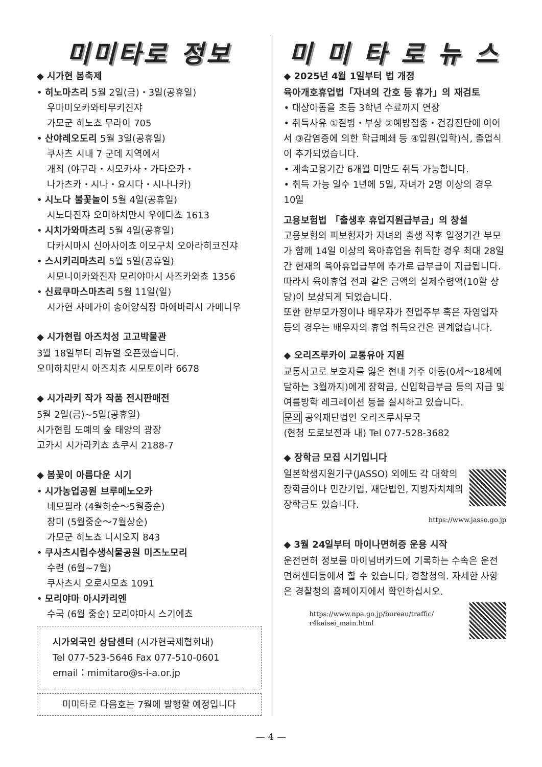미미타로 정보
◆ 시가현 봄축제
• 히노마츠리 5월 2일(금)・3일(공휴일)
우마미오카와타무키진쟈
가모군 히노쵸 무라이 705
• 산야레오도리 5월 3일(공휴일)
쿠사츠 시내 7 군데 지역에서
개최 (야구라・시모카사・가타오카・
나가츠카・시나・요시다・시나나카)
• 시노다 불꽃놀이 5월 4일(공휴일)
시노다진쟈 오미하치만시 우에다쵸 1613
• 시치가와마츠리 5월 4일(공휴일)
다카시마시 신아사이쵸 이모구치 오아라히코진쟈
• 스시키리마츠리 5월 5일(공휴일)
시모니이카와진쟈 모리야마시 사즈카와쵸 1356
• 신료쿠마스마츠리 5월 11일(일)
시가현 사메가이 송어양식장 마에바라시 가메니우
◆ 시가현립 아즈치성 고고박물관
3월 18일부터 리뉴얼 오픈했습니다.
오미하치만시 아즈치쵸 시모토이라 6678
◆ 시가라키 작가 작품 전시판매전
5월 2일(금)~5일(공휴일)
시가현립 도예의 숲 태양의 광장
고카시 시가라키쵸 쵸쿠시 2188-7
◆ 봄꽃이 아름다운 시기
• 시가농업공원 브루메노오카
네모필라 (4월하순～5월중순)
장미 (5월중순～7월상순)
가모군 히노쵸 니시오지 843
• 쿠사츠시립수생식물공원 미즈노모리
수련 (6월~7월)
쿠사츠시 오로시모쵸 1091
• 모리야마 아시카리엔
수국 (6월 중순) 모리야마시 스기에쵸
시가외국인 상담센터 (시가현국제협회내)
Tel 077-523-5646 Fax 077-510-0601
email：mimitaro@s-i-a.or.jp
미미타로 다음호는 7월에 발행할 예정입니다
미 미 타 로 뉴 스
◆ 2025년 4월 1일부터 법 개정
육아개호휴업법「자녀의 간호 등 휴가」의 재검토
• 대상아동을 초등 3학년 수료까지 연장
• 취득사유 ①질병・부상 ②예방접종・건강진단에 이어서 ③감염증에 의한 학급폐쇄 등 ④입원(입학)식, 졸업식이 추가되었습니다.
• 계속고용기간 6개월 미만도 취득 가능합니다.
• 취득 가능 일수 1년에 5일, 자녀가 2명 이상의 경우 10일
고용보험법 「출생후 휴업지원급부금」의 창설
고용보험의 피보험자가 자녀의 출생 직후 일정기간 부모가 함께 14일 이상의 육아휴업을 취득한 경우 최대 28일간 현재의 육아휴업급부에 추가로 급부급이 지급됩니다. 따라서 육아휴업 전과 같은 금액의 실제수령액(10할 상당)이 보상되게 되었습니다.
또한 한부모가정이나 배우자가 전업주부 혹은 자영업자 등의 경우는 배우자의 휴업 취득요건은 관계없습니다.
◆ 오리즈루카이 교통유아 지원
교통사고로 보호자를 잃은 현내 거주 아동(0세～18세에 달하는 3월까지)에게 장학금, 신입학급부금 등의 지급 및 여름방학 레크레이션 등을 실시하고 있습니다.
문의 공익재단법인 오리즈루사무국
(현청 도로보전과 내) Tel 077-528-3682
◆ 장학금 모집 시기입니다
일본학생지원기구(JASSO) 외에도 각 대학의 장학금이나 민간기업, 재단법인, 지방자치체의 장학금도 있습니다.
https://www.jasso.go.jp
◆ 3월 24일부터 마이나면허증 운용 시작
운전면허 정보를 마이넘버카드에 기록하는 수속은 운전면허센터등에서 할 수 있습니다, 경찰청의. 자세한 사항은 경찰청의 홈페이지에서 확인하십시오.
https://www.npa.go.jp/bureau/traffic/
r4kaisei_main.html
— 4 —